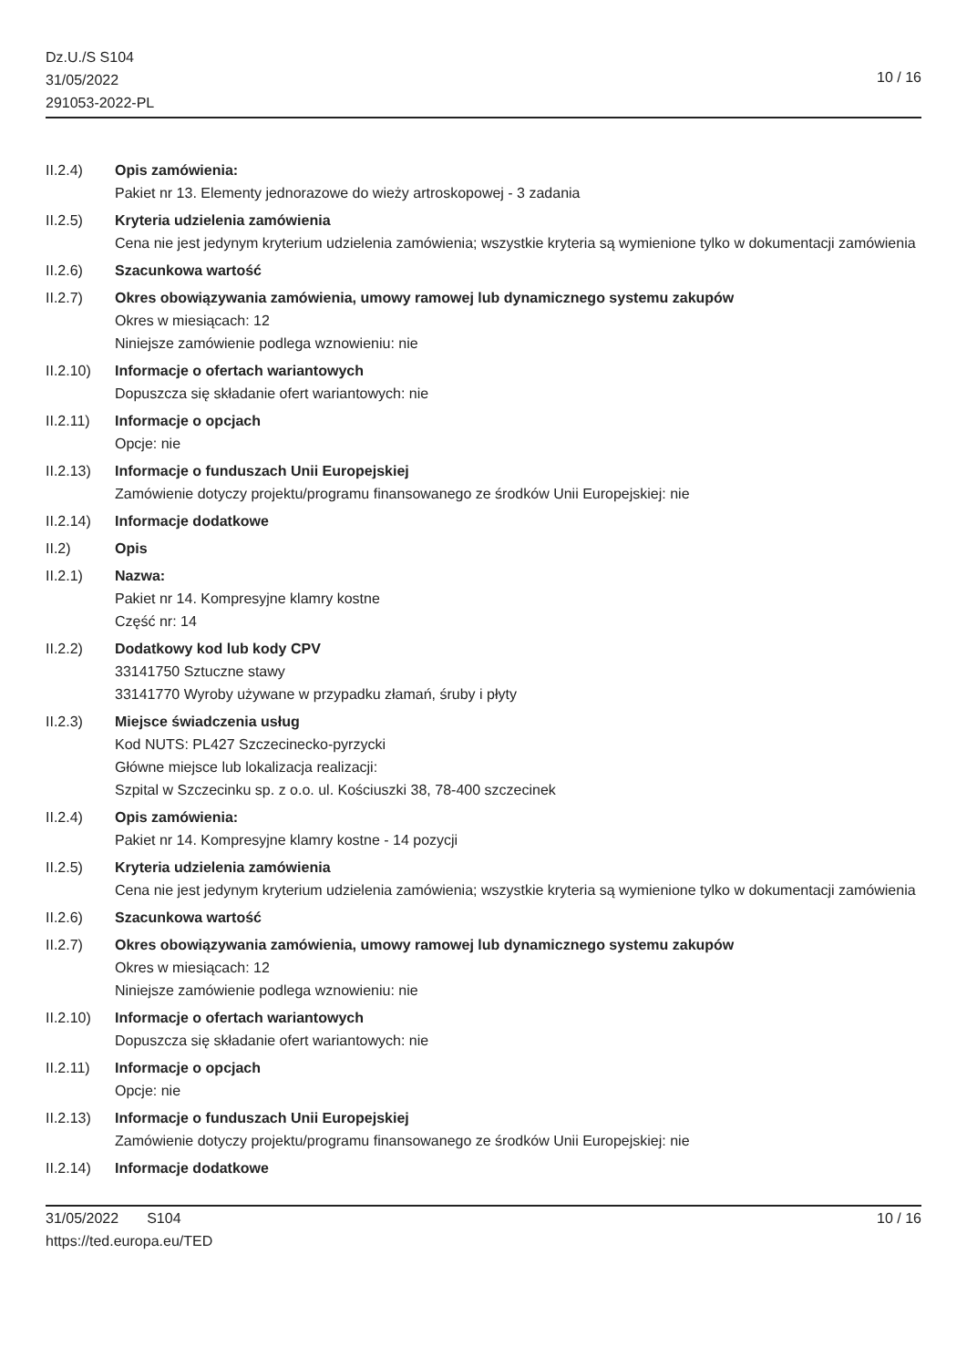Dz.U./S S104
31/05/2022
291053-2022-PL
10 / 16
II.2.4) Opis zamówienia:
Pakiet nr 13. Elementy jednorazowe do wieży artroskopowej - 3 zadania
II.2.5) Kryteria udzielenia zamówienia
Cena nie jest jedynym kryterium udzielenia zamówienia; wszystkie kryteria są wymienione tylko w dokumentacji zamówienia
II.2.6) Szacunkowa wartość
II.2.7) Okres obowiązywania zamówienia, umowy ramowej lub dynamicznego systemu zakupów
Okres w miesiącach: 12
Niniejsze zamówienie podlega wznowieniu: nie
II.2.10)
Informacje o ofertach wariantowych
Dopuszcza się składanie ofert wariantowych: nie
II.2.11)
Informacje o opcjach
Opcje: nie
II.2.13)
Informacje o funduszach Unii Europejskiej
Zamówienie dotyczy projektu/programu finansowanego ze środków Unii Europejskiej: nie
II.2.14)
Informacje dodatkowe
II.2) Opis
II.2.1) Nazwa:
Pakiet nr 14. Kompresyjne klamry kostne
Część nr: 14
II.2.2) Dodatkowy kod lub kody CPV
33141750 Sztuczne stawy
33141770 Wyroby używane w przypadku złamań, śruby i płyty
II.2.3) Miejsce świadczenia usług
Kod NUTS: PL427 Szczecinecko-pyrzycki
Główne miejsce lub lokalizacja realizacji:
Szpital w Szczecinku sp. z o.o. ul. Kościuszki 38, 78-400 szczecinek
II.2.4) Opis zamówienia:
Pakiet nr 14. Kompresyjne klamry kostne - 14 pozycji
II.2.5) Kryteria udzielenia zamówienia
Cena nie jest jedynym kryterium udzielenia zamówienia; wszystkie kryteria są wymienione tylko w dokumentacji zamówienia
II.2.6) Szacunkowa wartość
II.2.7) Okres obowiązywania zamówienia, umowy ramowej lub dynamicznego systemu zakupów
Okres w miesiącach: 12
Niniejsze zamówienie podlega wznowieniu: nie
II.2.10)
Informacje o ofertach wariantowych
Dopuszcza się składanie ofert wariantowych: nie
II.2.11)
Informacje o opcjach
Opcje: nie
II.2.13)
Informacje o funduszach Unii Europejskiej
Zamówienie dotyczy projektu/programu finansowanego ze środków Unii Europejskiej: nie
II.2.14)
Informacje dodatkowe
31/05/2022 S104
https://ted.europa.eu/TED
10 / 16